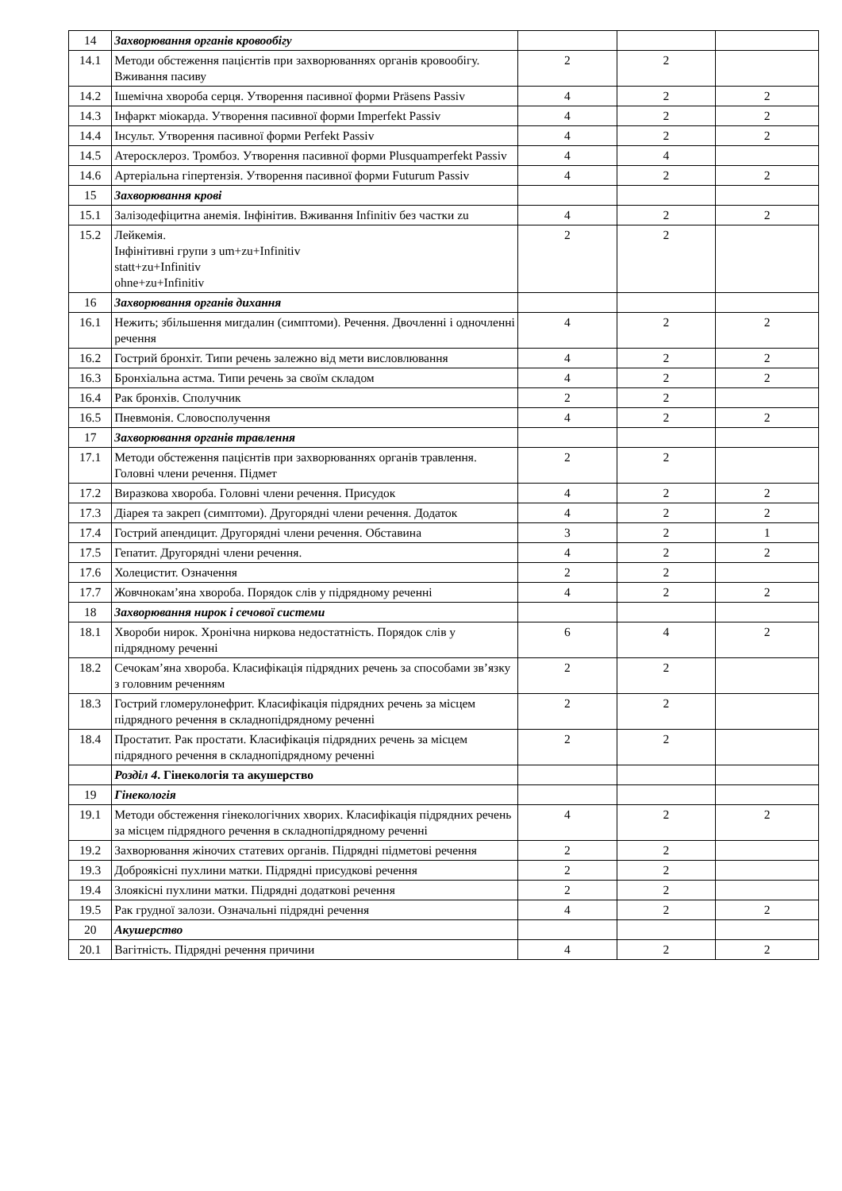| 14 | Захворювання органів кровообігу | | | |
| 14.1 | Методи обстеження пацієнтів при захворюваннях органів кровообігу. Вживання пасиву | 2 | 2 | |
| 14.2 | Ішемічна хвороба серця. Утворення пасивної форми Präsens Passiv | 4 | 2 | 2 |
| 14.3 | Інфаркт міокарда. Утворення пасивної форми Imperfekt Passiv | 4 | 2 | 2 |
| 14.4 | Інсульт. Утворення пасивної форми Perfekt Passiv | 4 | 2 | 2 |
| 14.5 | Атеросклероз. Тромбоз. Утворення пасивної форми Plusquamperfekt Passiv | 4 | 4 | |
| 14.6 | Артеріальна гіпертензія. Утворення пасивної форми Futurum Passiv | 4 | 2 | 2 |
| 15 | Захворювання крові | | | |
| 15.1 | Залізодефіцитна анемія. Інфінітив. Вживання Infinitiv без частки zu | 4 | 2 | 2 |
| 15.2 | Лейкемія. Інфінітивні групи з um+zu+Infinitiv statt+zu+Infinitiv ohne+zu+Infinitiv | 2 | 2 | |
| 16 | Захворювання органів дихання | | | |
| 16.1 | Нежить; збільшення мигдалин (симптоми). Речення. Двочленні і одночленні речення | 4 | 2 | 2 |
| 16.2 | Гострий бронхіт. Типи речень залежно від мети висловлювання | 4 | 2 | 2 |
| 16.3 | Бронхіальна астма. Типи речень за своїм складом | 4 | 2 | 2 |
| 16.4 | Рак бронхів. Сполучник | 2 | 2 | |
| 16.5 | Пневмонія. Словосполучення | 4 | 2 | 2 |
| 17 | Захворювання органів травлення | | | |
| 17.1 | Методи обстеження пацієнтів при захворюваннях органів травлення. Головні члени речення. Підмет | 2 | 2 | |
| 17.2 | Виразкова хвороба. Головні члени речення. Присудок | 4 | 2 | 2 |
| 17.3 | Діарея та закреп (симптоми). Другорядні члени речення. Додаток | 4 | 2 | 2 |
| 17.4 | Гострий апендицит. Другорядні члени речення. Обставина | 3 | 2 | 1 |
| 17.5 | Гепатит. Другорядні члени речення. | 4 | 2 | 2 |
| 17.6 | Холецистит. Означення | 2 | 2 | |
| 17.7 | Жовчнокам’яна хвороба. Порядок слів у підрядному реченні | 4 | 2 | 2 |
| 18 | Захворювання нирок і сечової системи | | | |
| 18.1 | Хвороби нирок. Хронічна ниркова недостатність. Порядок слів у підрядному реченні | 6 | 4 | 2 |
| 18.2 | Сечокам’яна хвороба. Класифікація підрядних речень за способами зв’язку з головним реченням | 2 | 2 | |
| 18.3 | Гострий гломерулонефрит. Класифікація підрядних речень за місцем підрядного речення в складнопідрядному реченні | 2 | 2 | |
| 18.4 | Простатит. Рак простати. Класифікація підрядних речень за місцем підрядного речення в складнопідрядному реченні | 2 | 2 | |
| | Розділ 4 . Гінекологія та акушерство | | | |
| 19 | Гінекологія | | | |
| 19.1 | Методи обстеження гінекологічних хворих. Класифікація підрядних речень за місцем підрядного речення в складнопідрядному реченні | 4 | 2 | 2 |
| 19.2 | Захворювання жіночих статевих органів. Підрядні підметові речення | 2 | 2 | |
| 19.3 | Доброякісні пухлини матки. Підрядні присудкові речення | 2 | 2 | |
| 19.4 | Злоякісні пухлини матки. Підрядні додаткові речення | 2 | 2 | |
| 19.5 | Рак грудної залози. Означальні підрядні речення | 4 | 2 | 2 |
| 20 | Акушерство | | | |
| 20.1 | Вагітність. Підрядні речення причини | 4 | 2 | 2 |